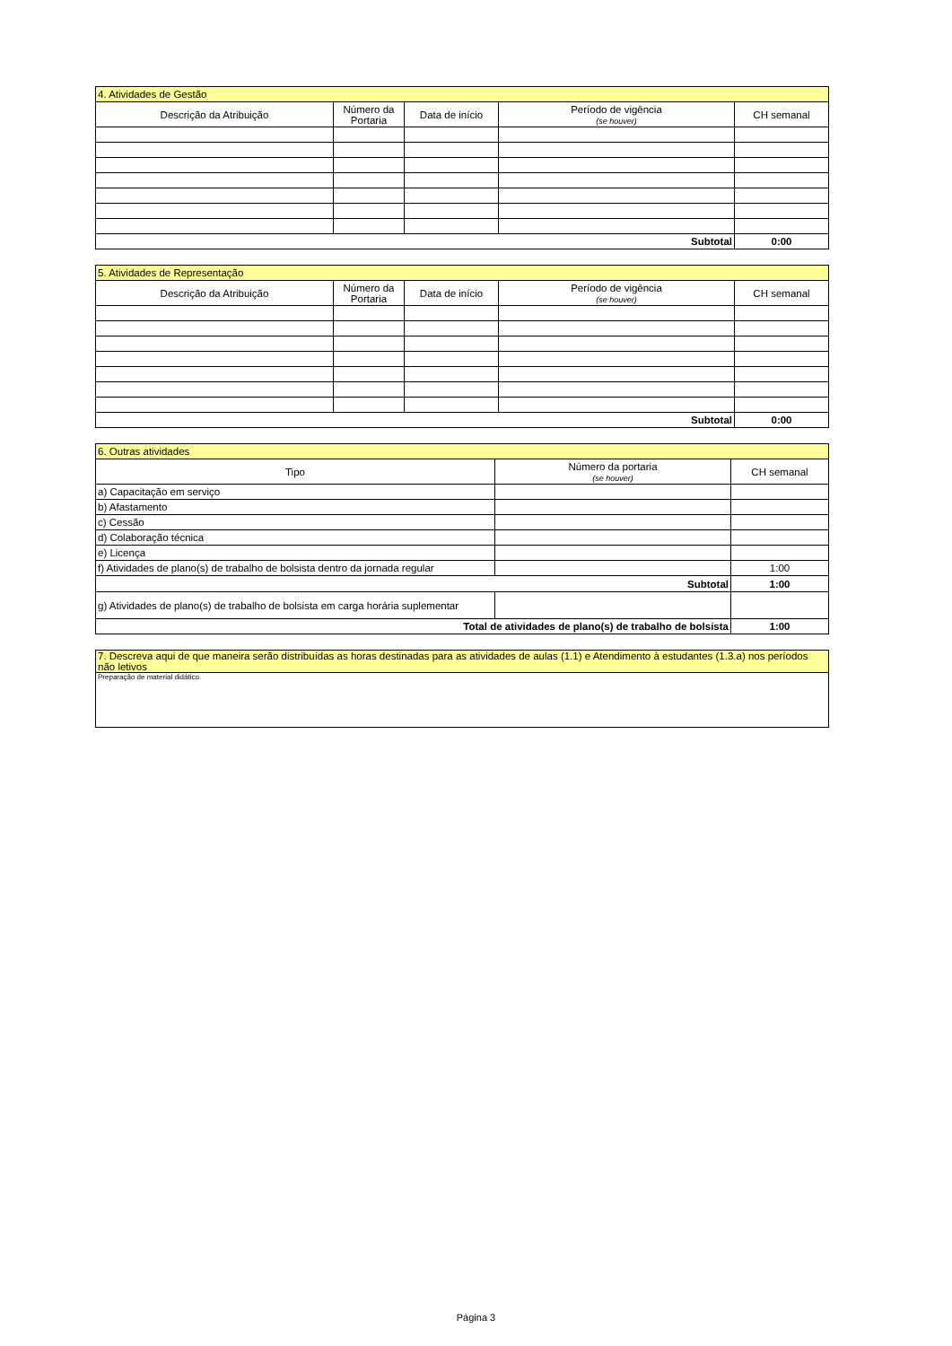| 4. Atividades de Gestão | | | | |
| --- | --- | --- | --- | --- |
| Descrição da Atribuição | Número da Portaria | Data de início | Período de vigência (se houver) | CH semanal |
| Subtotal | | | | 0:00 |
| 5. Atividades de Representação | | | | |
| --- | --- | --- | --- | --- |
| Descrição da Atribuição | Número da Portaria | Data de início | Período de vigência (se houver) | CH semanal |
| Subtotal | | | | 0:00 |
| 6. Outras atividades | | |
| --- | --- | --- |
| Tipo | Número da portaria (se houver) | CH semanal |
| a) Capacitação em serviço | | |
| b) Afastamento | | |
| c) Cessão | | |
| d) Colaboração técnica | | |
| e) Licença | | |
| f) Atividades de plano(s) de trabalho de bolsista dentro da jornada regular | | 1:00 |
| Subtotal | | 1:00 |
| g) Atividades de plano(s) de trabalho de bolsista em carga horária suplementar | | |
| Total de atividades de plano(s) de trabalho de bolsista | | 1:00 |
| 7. Descreva aqui de que maneira serão distribuídas as horas destinadas para as atividades de aulas (1.1) e Atendimento à estudantes (1.3.a) nos períodos não letivos |
| --- |
| Preparação de material didático. |
Página 3